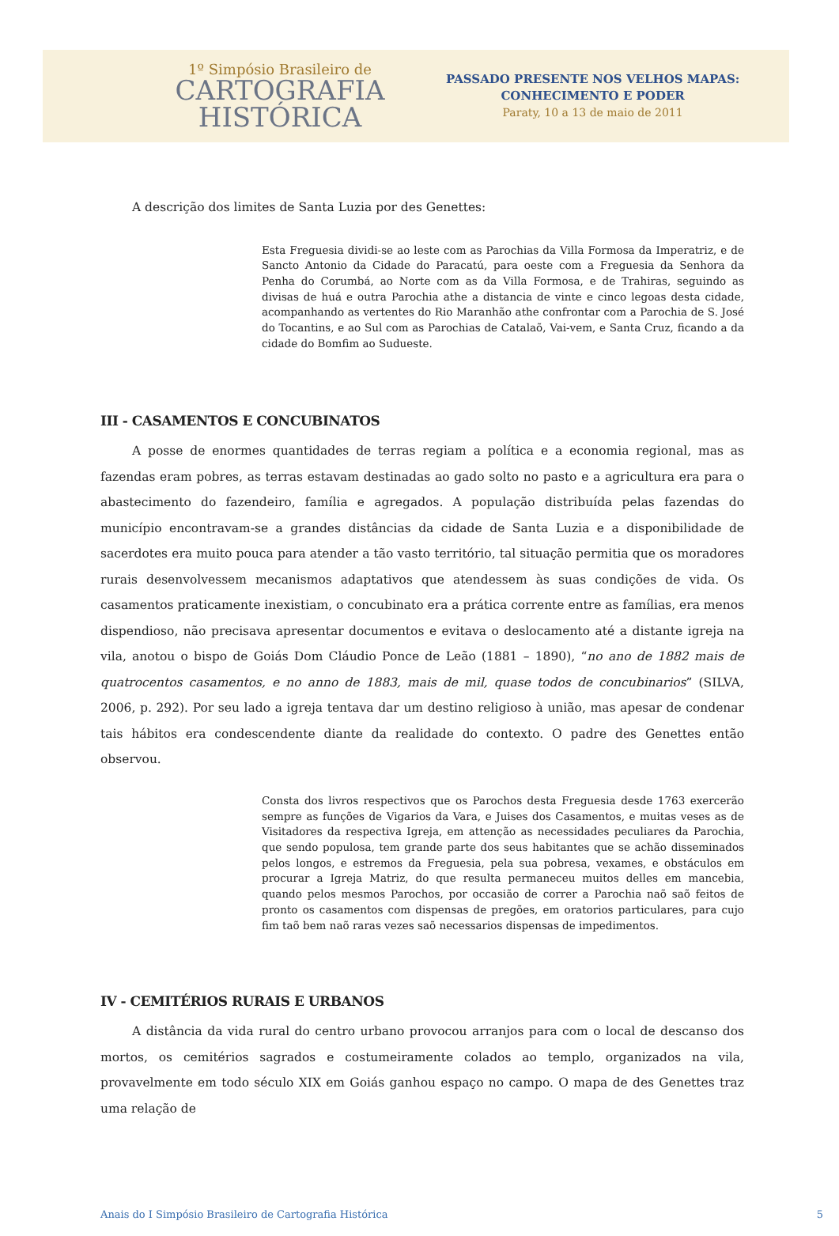1º Simpósio Brasileiro de
CARTOGRAFIA
HISTÓRICA
PASSADO PRESENTE NOS VELHOS MAPAS:
CONHECIMENTO E PODER
Paraty, 10 a 13 de maio de 2011
A descrição dos limites de Santa Luzia por des Genettes:
Esta Freguesia dividi-se ao leste com as Parochias da Villa Formosa da Imperatriz, e de Sancto Antonio da Cidade do Paracatú, para oeste com a Freguesia da Senhora da Penha do Corumbá, ao Norte com as da Villa Formosa, e de Trahiras, seguindo as divisas de huá e outra Parochia athe a distancia de vinte e cinco legoas desta cidade, acompanhando as vertentes do Rio Maranhão athe confrontar com a Parochia de S. José do Tocantins, e ao Sul com as Parochias de Catalaõ, Vai-vem, e Santa Cruz, ficando a da cidade do Bomfim ao Sudueste.
III - CASAMENTOS E CONCUBINATOS
A posse de enormes quantidades de terras regiam a política e a economia regional, mas as fazendas eram pobres, as terras estavam destinadas ao gado solto no pasto e a agricultura era para o abastecimento do fazendeiro, família e agregados. A população distribuída pelas fazendas do município encontravam-se a grandes distâncias da cidade de Santa Luzia e a disponibilidade de sacerdotes era muito pouca para atender a tão vasto território, tal situação permitia que os moradores rurais desenvolvessem mecanismos adaptativos que atendessem às suas condições de vida. Os casamentos praticamente inexistiam, o concubinato era a prática corrente entre as famílias, era menos dispendioso, não precisava apresentar documentos e evitava o deslocamento até a distante igreja na vila, anotou o bispo de Goiás Dom Cláudio Ponce de Leão (1881 – 1890), “no ano de 1882 mais de quatrocentos casamentos, e no anno de 1883, mais de mil, quase todos de concubinarios” (SILVA, 2006, p. 292). Por seu lado a igreja tentava dar um destino religioso à união, mas apesar de condenar tais hábitos era condescendente diante da realidade do contexto. O padre des Genettes então observou.
Consta dos livros respectivos que os Parochos desta Freguesia desde 1763 exercerão sempre as funções de Vigarios da Vara, e Juises dos Casamentos, e muitas veses as de Visitadores da respectiva Igreja, em attenção as necessidades peculiares da Parochia, que sendo populosa, tem grande parte dos seus habitantes que se achão disseminados pelos longos, e estremos da Freguesia, pela sua pobresa, vexames, e obstáculos em procurar a Igreja Matriz, do que resulta permaneceu muitos delles em mancebia, quando pelos mesmos Parochos, por occasião de correr a Parochia naõ saõ feitos de pronto os casamentos com dispensas de pregões, em oratorios particulares, para cujo fim taõ bem naõ raras vezes saõ necessarios dispensas de impedimentos.
IV - CEMITÉRIOS RURAIS E URBANOS
A distância da vida rural do centro urbano provocou arranjos para com o local de descanso dos mortos, os cemitérios sagrados e costumeiramente colados ao templo, organizados na vila, provavelmente em todo século XIX em Goiás ganhou espaço no campo. O mapa de des Genettes traz uma relação de
Anais do I Simpósio Brasileiro de Cartografia Histórica 5